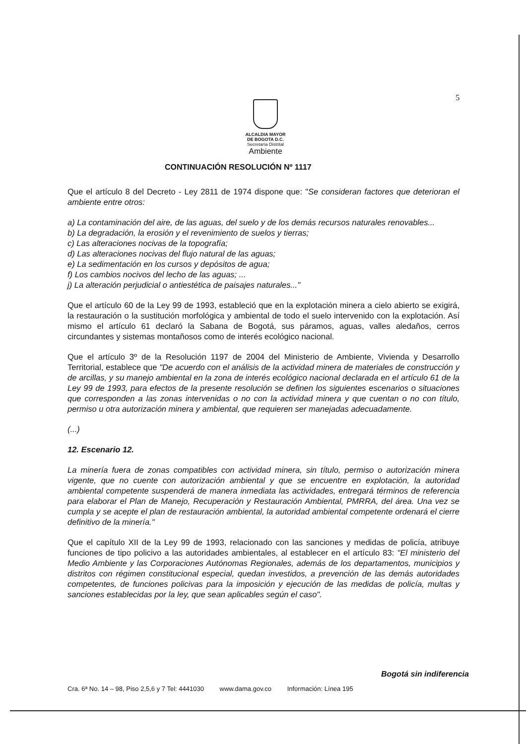5
ALCALDIA MAYOR
DE BOGOTA D.C.
Secretaría Distrital
Ambiente
CONTINUACIÓN RESOLUCIÓN Nº 1117
Que el artículo 8 del Decreto - Ley 2811 de 1974 dispone que: "Se consideran factores que deterioran el ambiente entre otros:
a) La contaminación del aire, de las aguas, del suelo y de los demás recursos naturales renovables...
b) La degradación, la erosión y el revenimiento de suelos y tierras;
c) Las alteraciones nocivas de la topografía;
d) Las alteraciones nocivas del flujo natural de las aguas;
e) La sedimentación en los cursos y depósitos de agua;
f) Los cambios nocivos del lecho de las aguas; ...
j) La alteración perjudicial o antiestética de paisajes naturales..."
Que el artículo 60 de la Ley 99 de 1993, estableció que en la explotación minera a cielo abierto se exigirá, la restauración o la sustitución morfológica y ambiental de todo el suelo intervenido con la explotación. Así mismo el artículo 61 declaró la Sabana de Bogotá, sus páramos, aguas, valles aledaños, cerros circundantes y sistemas montañosos como de interés ecológico nacional.
Que el artículo 3º de la Resolución 1197 de 2004 del Ministerio de Ambiente, Vivienda y Desarrollo Territorial, establece que "De acuerdo con el análisis de la actividad minera de materiales de construcción y de arcillas, y su manejo ambiental en la zona de interés ecológico nacional declarada en el artículo 61 de la Ley 99 de 1993, para efectos de la presente resolución se definen los siguientes escenarios o situaciones que corresponden a las zonas intervenidas o no con la actividad minera y que cuentan o no con título, permiso u otra autorización minera y ambiental, que requieren ser manejadas adecuadamente.
(...)
12. Escenario 12.
La minería fuera de zonas compatibles con actividad minera, sin título, permiso o autorización minera vigente, que no cuente con autorización ambiental y que se encuentre en explotación, la autoridad ambiental competente suspenderá de manera inmediata las actividades, entregará términos de referencia para elaborar el Plan de Manejo, Recuperación y Restauración Ambiental, PMRRA, del área. Una vez se cumpla y se acepte el plan de restauración ambiental, la autoridad ambiental competente ordenará el cierre definitivo de la minería."
Que el capítulo XII de la Ley 99 de 1993, relacionado con las sanciones y medidas de policía, atribuye funciones de tipo policivo a las autoridades ambientales, al establecer en el artículo 83: "El ministerio del Medio Ambiente y las Corporaciones Autónomas Regionales, además de los departamentos, municipios y distritos con régimen constitucional especial, quedan investidos, a prevención de las demás autoridades competentes, de funciones policivas para la imposición y ejecución de las medidas de policía, multas y sanciones establecidas por la ley, que sean aplicables según el caso".
Bogotá sin indiferencia
Cra. 6ª No. 14 – 98, Piso 2,5,6 y 7 Tel: 4441030 www.dama.gov.co Información: Línea 195